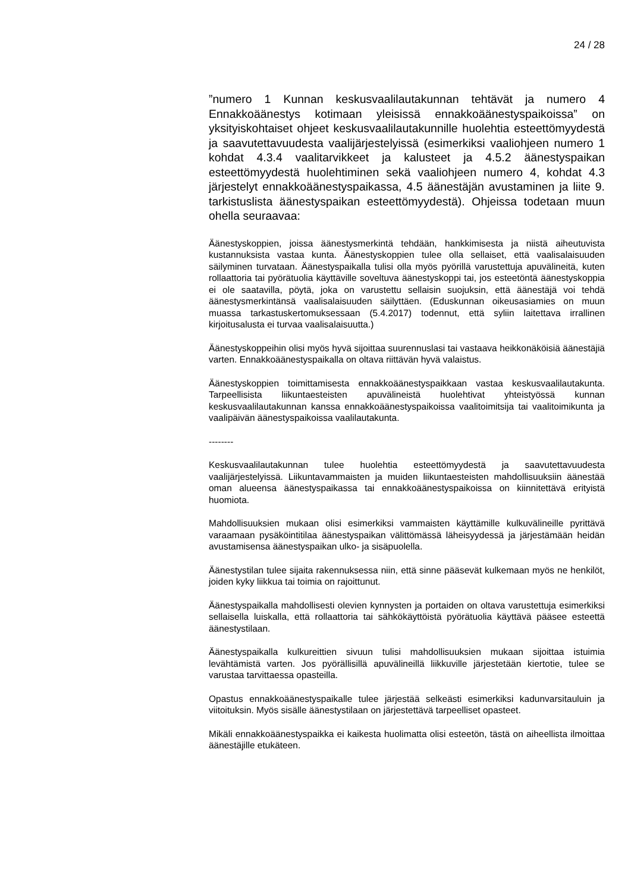24 / 28
”numero 1 Kunnan keskusvaalilautakunnan tehtävät ja numero 4 Ennakkoäänestys kotimaan yleisissä ennakkoäänestyspaikoissa” on yksityiskohtaiset ohjeet keskusvaalilautakunnille huolehtia esteettömyydestä ja saavutettavuudesta vaalijärjestelyissä (esimerkiksi vaaliohjeen numero 1 kohdat 4.3.4 vaalitarvikkeet ja kalusteet ja 4.5.2 äänestyspaikan esteettömyydestä huolehtiminen sekä vaaliohjeen numero 4, kohdat 4.3 järjestelyt ennakkoäänestyspaikassa, 4.5 äänestäjän avustaminen ja liite 9. tarkistuslista äänestyspaikan esteettömyydestä). Ohjeissa todetaan muun ohella seuraavaa:
Äänestyskoppien, joissa äänestysmerkintä tehdään, hankkimisesta ja niistä aiheutuvista kustannuksista vastaa kunta. Äänestyskoppien tulee olla sellaiset, että vaalisalaisuuden säilyminen turvataan. Äänestyspaikalla tulisi olla myös pyörillä varustettuja apuvälineitä, kuten rollaattoria tai pyörätuolia käyttäville soveltuva äänestyskoppi tai, jos esteetöntä äänestyskoppia ei ole saatavilla, pöytä, joka on varustettu sellaisin suojuksin, että äänestäjä voi tehdä äänestysmerkintänsä vaalisalaisuuden säilyttäen. (Eduskunnan oikeusasiamies on muun muassa tarkastuskertomuksessaan (5.4.2017) todennut, että syliin laitettava irrallinen kirjoitusalusta ei turvaa vaalisalaisuutta.)
Äänestyskoppeihin olisi myös hyvä sijoittaa suurennuslasi tai vastaava heikkonäköisiä äänestäjiä varten. Ennakkoäänestyspaikalla on oltava riittävän hyvä valaistus.
Äänestyskoppien toimittamisesta ennakkoäänestyspaikkaan vastaa keskusvaalilautakunta. Tarpeellisista liikuntaesteisten apuvälineistä huolehtivat yhteistyössä kunnan keskusvaalilautakunnan kanssa ennakkoäänestyspaikoissa vaalitoimitsija tai vaalitoimikunta ja vaalipäivän äänestyspaikoissa vaalilautakunta.
--------
Keskusvaalilautakunnan tulee huolehtia esteettömyydestä ja saavutettavuudesta vaalijärjestelyissä. Liikuntavammaisten ja muiden liikuntaesteisten mahdollisuuksiin äänestää oman alueensa äänestyspaikassa tai ennakkoäänestyspaikoissa on kiinnitettävä erityistä huomiota.
Mahdollisuuksien mukaan olisi esimerkiksi vammaisten käyttämille kulkuvälineille pyrittävä varaamaan pysäköintitilaa äänestyspaikan välittömässä läheisyydessä ja järjestämään heidän avustamisensa äänestyspaikan ulko- ja sisäpuolella.
Äänestystilan tulee sijaita rakennuksessa niin, että sinne pääsevät kulkemaan myös ne henkilöt, joiden kyky liikkua tai toimia on rajoittunut.
Äänestyspaikalla mahdollisesti olevien kynnysten ja portaiden on oltava varustettuja esimerkiksi sellaisella luiskalla, että rollaattoria tai sähkökäyttöistä pyörätuolia käyttävä pääsee esteettä äänestystilaan.
Äänestyspaikalla kulkureittien sivuun tulisi mahdollisuuksien mukaan sijoittaa istuimia levähtämistä varten. Jos pyörällisillä apuvälineillä liikkuville järjestetään kiertotie, tulee se varustaa tarvittaessa opasteilla.
Opastus ennakkoäänestyspaikalle tulee järjestää selkeästi esimerkiksi kadunvarsitauluin ja viitoituksin. Myös sisälle äänestystilaan on järjestettävä tarpeelliset opasteet.
Mikäli ennakkoäänestyspaikka ei kaikesta huolimatta olisi esteetön, tästä on aiheellista ilmoittaa äänestäjille etukäteen.